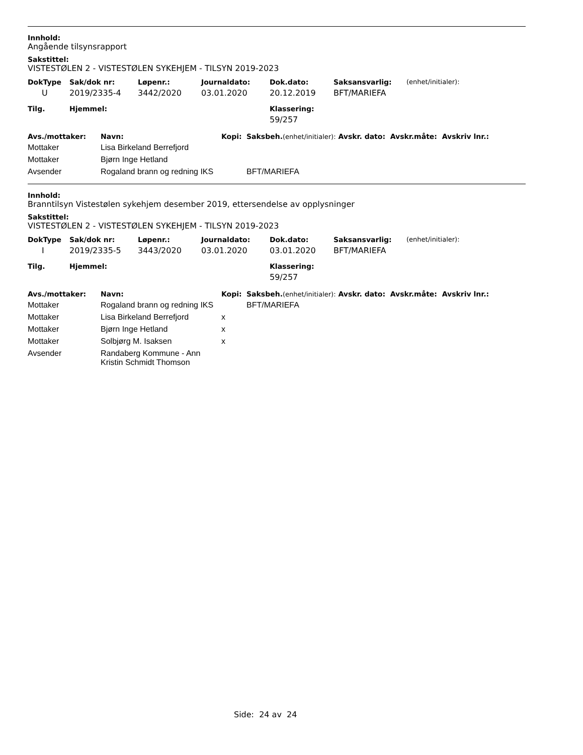Innhold:
Angående tilsynsrapport
Sakstittel:
VISTESTØLEN 2 - VISTESTØLEN SYKEHJEM - TILSYN 2019-2023
| DokType | Sak/dok nr: | Løpenr.: | Journaldato: | Dok.dato: | Saksansvarlig: | (enhet/initialer): |
| --- | --- | --- | --- | --- | --- | --- |
| U | 2019/2335-4 | 3442/2020 | 03.01.2020 | 20.12.2019 | BFT/MARIEFA | |
| Tilg. | Hjemmel: | Klassering: |
| --- | --- | --- |
| | | 59/257 |
| Avs./mottaker: | Navn: | Kopi: | Saksbeh. (enhet/initialer): Avskr. dato: Avskr.måte: Avskriv lnr.: |
| --- | --- | --- | --- |
| Mottaker | Lisa Birkeland Berrefjord | | |
| Mottaker | Bjørn Inge Hetland | | |
| Avsender | Rogaland brann og redning IKS | | BFT/MARIEFA |
Innhold:
Branntilsyn Vistestølen sykehjem desember 2019, ettersendelse av opplysninger
Sakstittel:
VISTESTØLEN 2 - VISTESTØLEN SYKEHJEM - TILSYN 2019-2023
| DokType | Sak/dok nr: | Løpenr.: | Journaldato: | Dok.dato: | Saksansvarlig: | (enhet/initialer): |
| --- | --- | --- | --- | --- | --- | --- |
| I | 2019/2335-5 | 3443/2020 | 03.01.2020 | 03.01.2020 | BFT/MARIEFA | |
| Tilg. | Hjemmel: | Klassering: |
| --- | --- | --- |
| | | 59/257 |
| Avs./mottaker: | Navn: | Kopi: | Saksbeh. (enhet/initialer): Avskr. dato: Avskr.måte: Avskriv lnr.: |
| --- | --- | --- | --- |
| Mottaker | Rogaland brann og redning IKS | | BFT/MARIEFA |
| Mottaker | Lisa Birkeland Berrefjord | x | |
| Mottaker | Bjørn Inge Hetland | x | |
| Mottaker | Solbjørg M. Isaksen | x | |
| Avsender | Randaberg Kommune - Ann Kristin Schmidt Thomson | | |
Side: 24 av 24